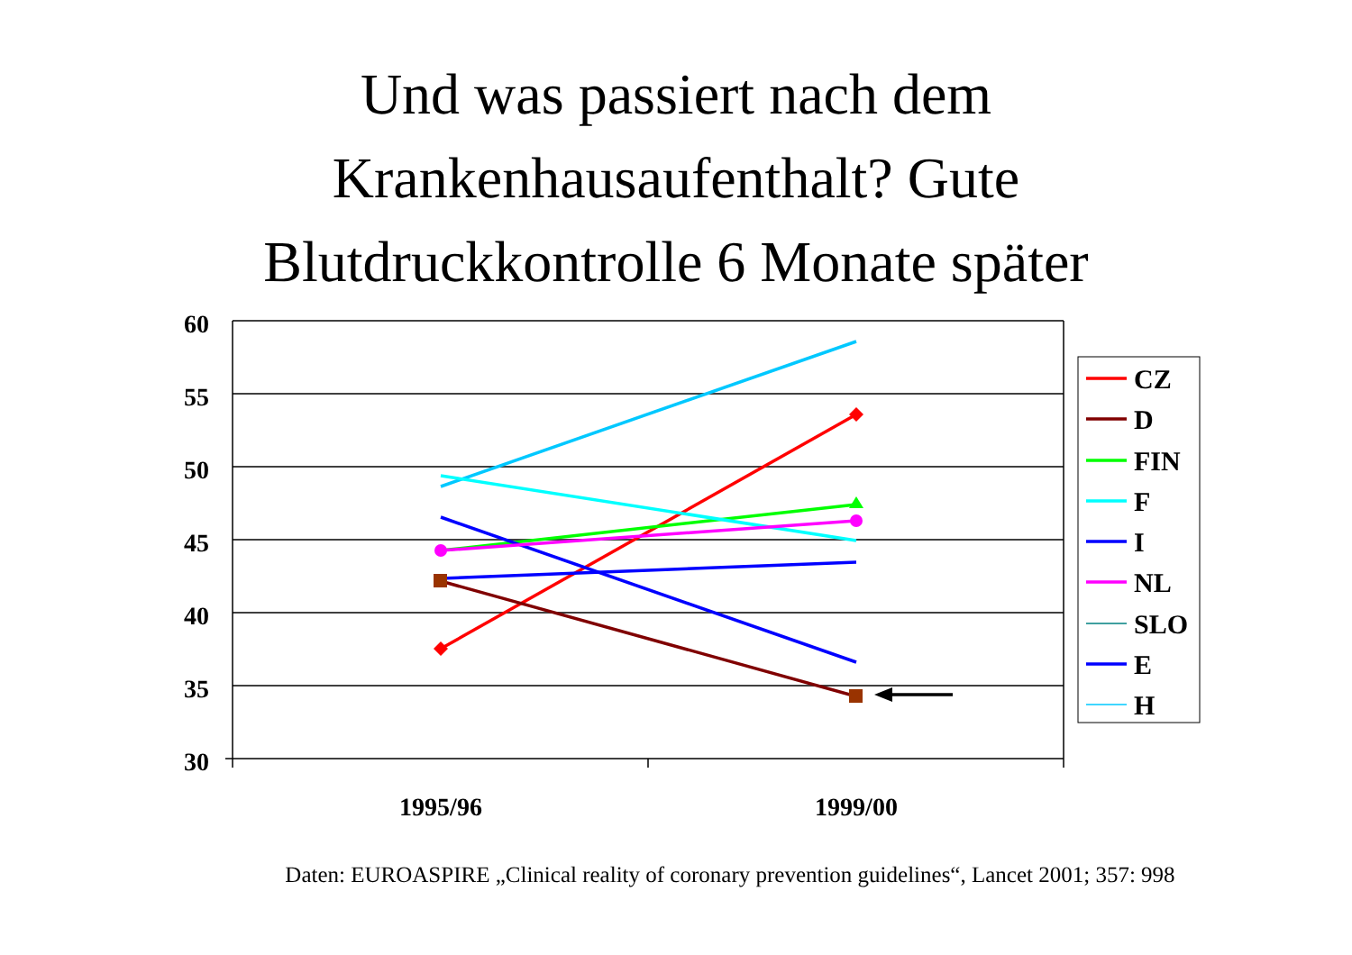Und was passiert nach dem
Krankenhausaufenthalt? Gute
Blutdruckkontrolle 6 Monate später
60
55
50
45
40
35
30
1995/96
1999/00
CZ
D
FIN
F
I
NL
SLO
E
H
Daten: EUROASPIRE „Clinical reality of coronary prevention guidelines“, Lancet 2001; 357: 998